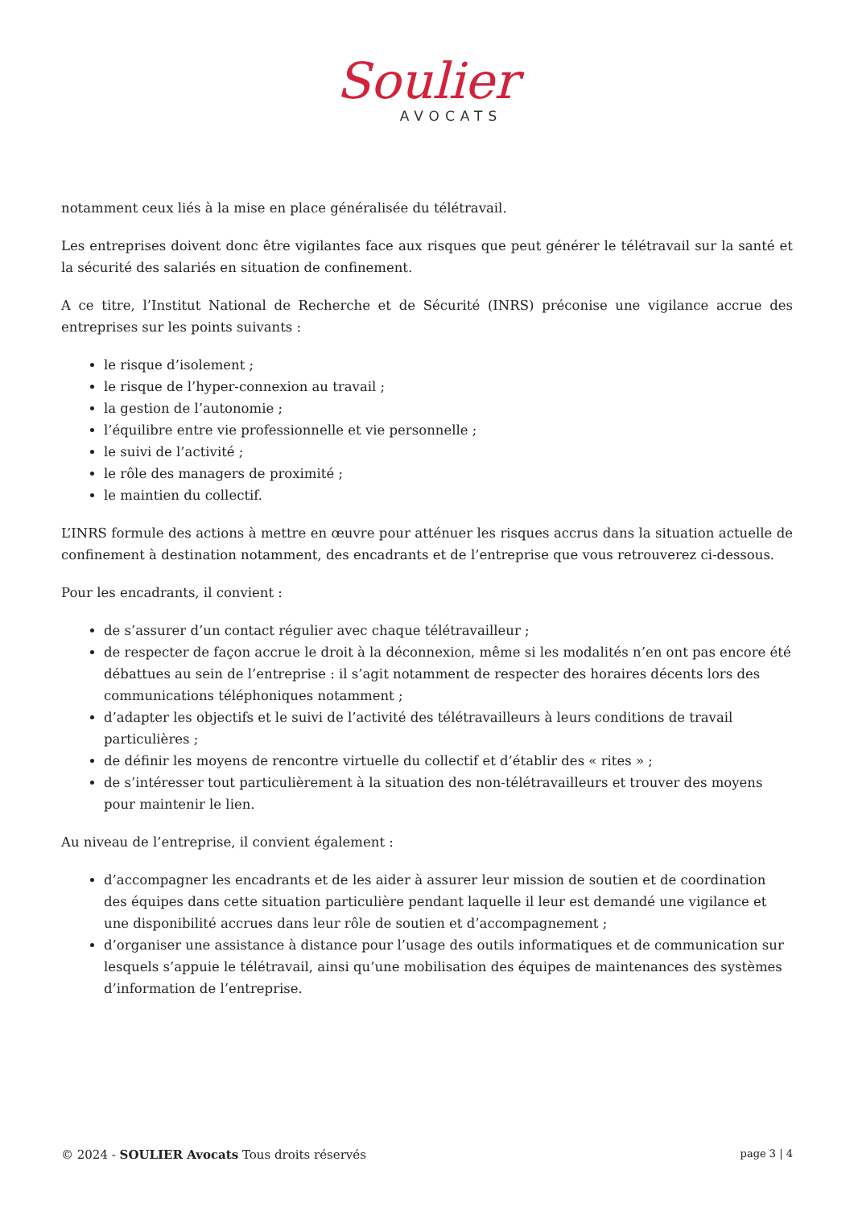Soulier
AVOCATS
notamment ceux liés à la mise en place généralisée du télétravail.
Les entreprises doivent donc être vigilantes face aux risques que peut générer le télétravail sur la santé et la sécurité des salariés en situation de confinement.
A ce titre, l’Institut National de Recherche et de Sécurité (INRS) préconise une vigilance accrue des entreprises sur les points suivants :
le risque d’isolement ;
le risque de l’hyper-connexion au travail ;
la gestion de l’autonomie ;
l’équilibre entre vie professionnelle et vie personnelle ;
le suivi de l’activité ;
le rôle des managers de proximité ;
le maintien du collectif.
L’INRS formule des actions à mettre en œuvre pour atténuer les risques accrus dans la situation actuelle de confinement à destination notamment, des encadrants et de l’entreprise que vous retrouverez ci-dessous.
Pour les encadrants, il convient :
de s’assurer d’un contact régulier avec chaque télétravailleur ;
de respecter de façon accrue le droit à la déconnexion, même si les modalités n’en ont pas encore été débattues au sein de l’entreprise : il s’agit notamment de respecter des horaires décents lors des communications téléphoniques notamment ;
d’adapter les objectifs et le suivi de l’activité des télétravailleurs à leurs conditions de travail particulières ;
de définir les moyens de rencontre virtuelle du collectif et d’établir des « rites » ;
de s’intéresser tout particulièrement à la situation des non-télétravailleurs et trouver des moyens pour maintenir le lien.
Au niveau de l’entreprise, il convient également :
d’accompagner les encadrants et de les aider à assurer leur mission de soutien et de coordination des équipes dans cette situation particulière pendant laquelle il leur est demandé une vigilance et une disponibilité accrues dans leur rôle de soutien et d’accompagnement ;
d’organiser une assistance à distance pour l’usage des outils informatiques et de communication sur lesquels s’appuie le télétravail, ainsi qu’une mobilisation des équipes de maintenances des systèmes d’information de l’entreprise.
© 2024 - SOULIER Avocats Tous droits réservés page 3 | 4